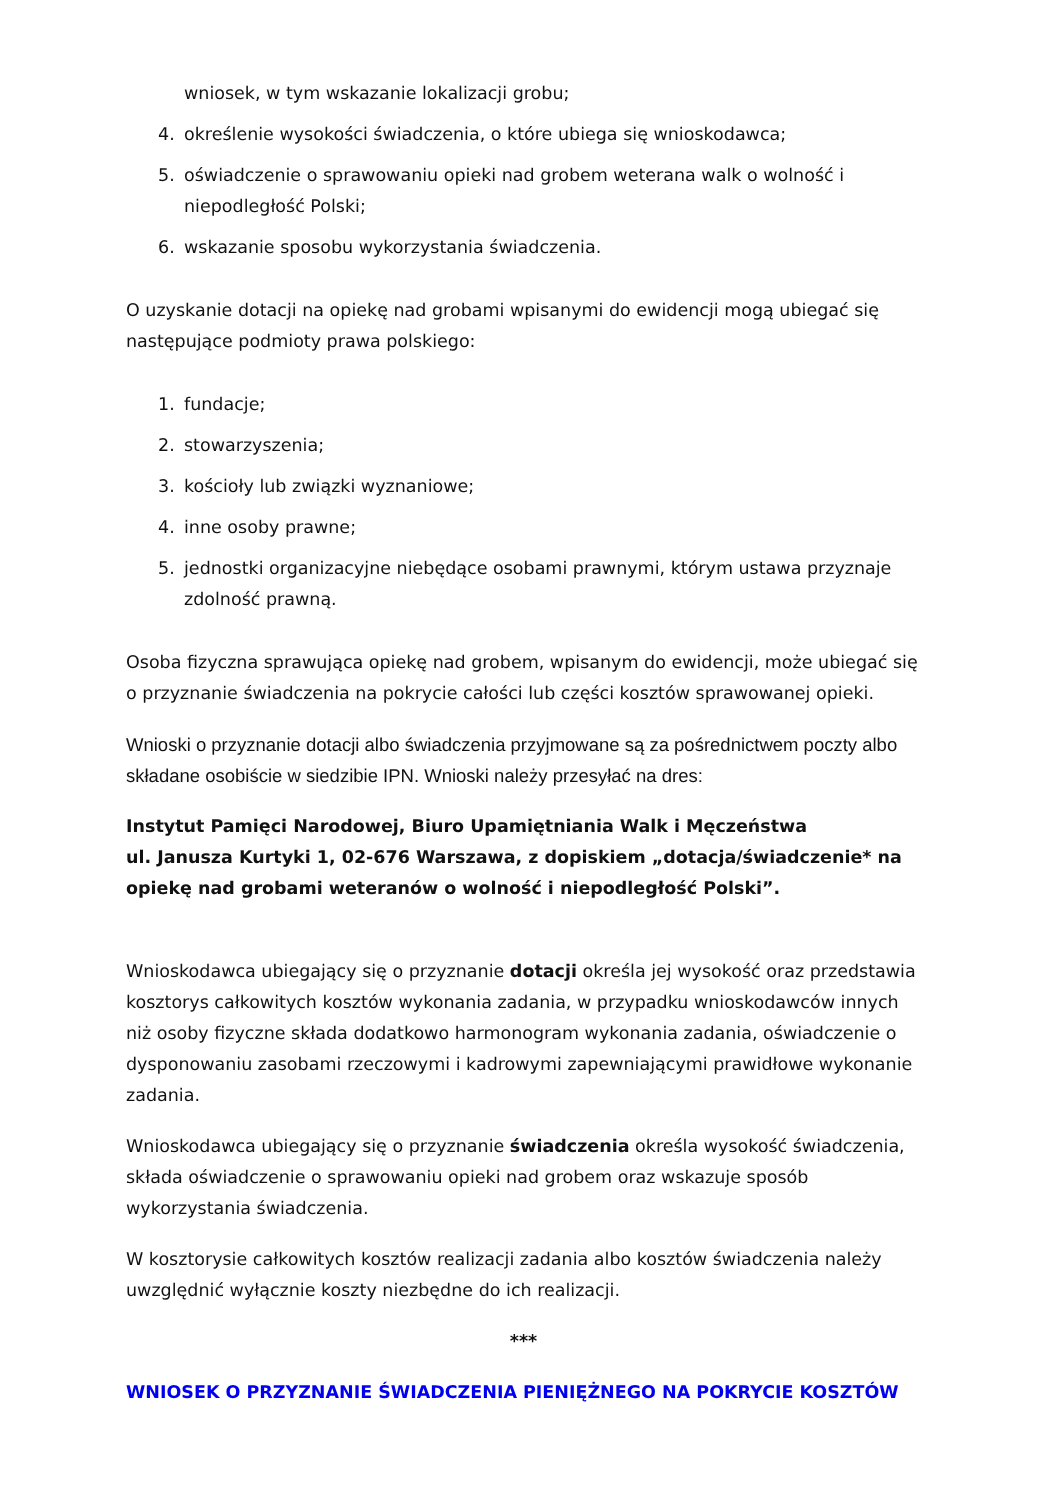wniosek, w tym wskazanie lokalizacji grobu;
4. określenie wysokości świadczenia, o które ubiega się wnioskodawca;
5. oświadczenie o sprawowaniu opieki nad grobem weterana walk o wolność i niepodległość Polski;
6. wskazanie sposobu wykorzystania świadczenia.
O uzyskanie dotacji na opiekę nad grobami wpisanymi do ewidencji mogą ubiegać się następujące podmioty prawa polskiego:
1. fundacje;
2. stowarzyszenia;
3. kościoły lub związki wyznaniowe;
4. inne osoby prawne;
5. jednostki organizacyjne niebędące osobami prawnymi, którym ustawa przyznaje zdolność prawną.
Osoba fizyczna sprawująca opiekę nad grobem, wpisanym do ewidencji, może ubiegać się o przyznanie świadczenia na pokrycie całości lub części kosztów sprawowanej opieki.
Wnioski o przyznanie dotacji albo świadczenia przyjmowane są za pośrednictwem poczty albo składane osobiście w siedzibie IPN. Wnioski należy przesyłać na dres:
Instytut Pamięci Narodowej, Biuro Upamiętniania Walk i Męczeństwa
ul. Janusza Kurtyki 1, 02-676 Warszawa, z dopiskiem „dotacja/świadczenie* na opiekę nad grobami weteranów o wolność i niepodległość Polski”.
Wnioskodawca ubiegający się o przyznanie dotacji określa jej wysokość oraz przedstawia kosztorys całkowitych kosztów wykonania zadania, w przypadku wnioskodawców innych niż osoby fizyczne składa dodatkowo harmonogram wykonania zadania, oświadczenie o dysponowaniu zasobami rzeczowymi i kadrowymi zapewniającymi prawidłowe wykonanie zadania.
Wnioskodawca ubiegający się o przyznanie świadczenia określa wysokość świadczenia, składa oświadczenie o sprawowaniu opieki nad grobem oraz wskazuje sposób wykorzystania świadczenia.
W kosztorysie całkowitych kosztów realizacji zadania albo kosztów świadczenia należy uwzględnić wyłącznie koszty niezbędne do ich realizacji.
***
WNIOSEK O PRZYZNANIE ŚWIADCZENIA PIENIĘŻNEGO NA POKRYCIE KOSZTÓW